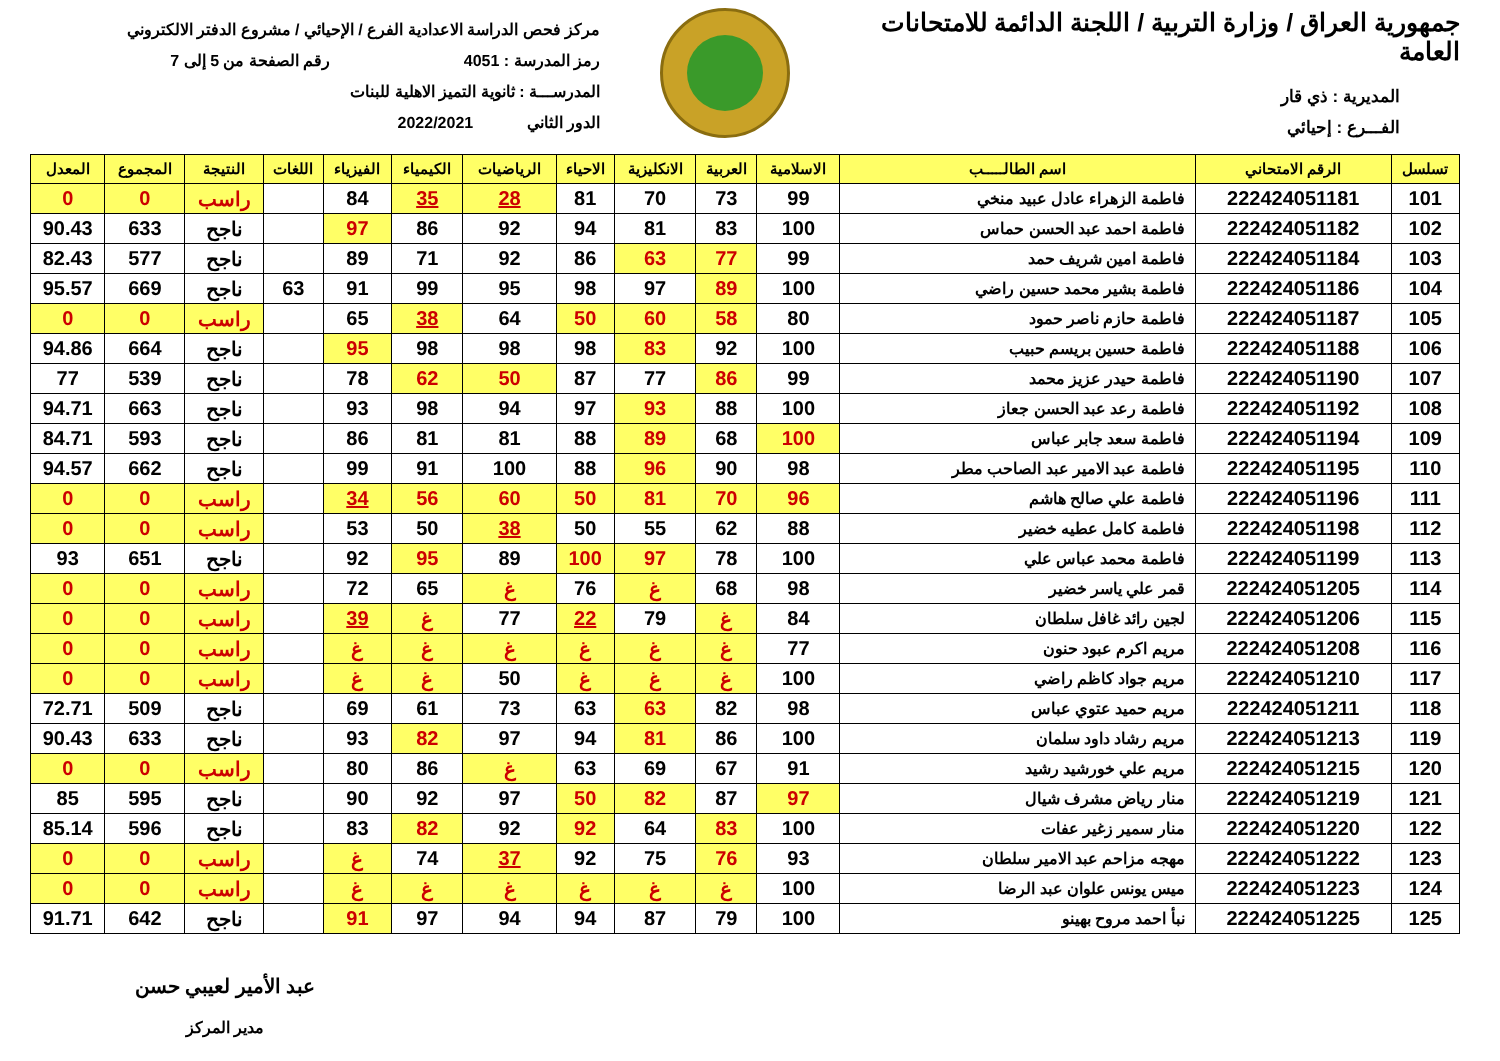جمهورية العراق / وزارة التربية / اللجنة الدائمة للامتحانات العامة
المديرية : ذي قار
الفـــرع : إحيائي
مركز فحص الدراسة الاعدادية الفرع / الإحيائي / مشروع الدفتر الالكتروني
رمز المدرسة : 4051 رقم الصفحة من 5 إلى 7
المدرســـة : ثانوية التميز الاهلية للبنات
الدور الثاني 2022/2021
| تسلسل | الرقم الامتحاني | اسم الطالـــــب | الاسلامية | العربية | الانكليزية | الاحياء | الرياضيات | الكيمياء | الفيزياء | اللغات | النتيجة | المجموع | المعدل |
| --- | --- | --- | --- | --- | --- | --- | --- | --- | --- | --- | --- | --- | --- |
| 101 | 222424051181 | فاطمة الزهراء عادل عبيد منخي | 99 | 73 | 70 | 81 | 28 | 35 | 84 | | راسب | 0 | 0 |
| 102 | 222424051182 | فاطمة احمد عبد الحسن حماس | 100 | 83 | 81 | 94 | 92 | 86 | 97 | | ناجح | 633 | 90.43 |
| 103 | 222424051184 | فاطمة امين شريف حمد | 99 | 77 | 63 | 86 | 92 | 71 | 89 | | ناجح | 577 | 82.43 |
| 104 | 222424051186 | فاطمة بشير محمد حسين راضي | 100 | 89 | 97 | 98 | 95 | 99 | 91 | 63 | ناجح | 669 | 95.57 |
| 105 | 222424051187 | فاطمة حازم ناصر حمود | 80 | 58 | 60 | 50 | 64 | 38 | 65 | | راسب | 0 | 0 |
| 106 | 222424051188 | فاطمة حسين بريسم حبيب | 100 | 92 | 83 | 98 | 98 | 98 | 95 | | ناجح | 664 | 94.86 |
| 107 | 222424051190 | فاطمة حيدر عزيز محمد | 99 | 86 | 77 | 87 | 50 | 62 | 78 | | ناجح | 539 | 77 |
| 108 | 222424051192 | فاطمة رعد عبد الحسن جعاز | 100 | 88 | 93 | 97 | 94 | 98 | 93 | | ناجح | 663 | 94.71 |
| 109 | 222424051194 | فاطمة سعد جابر عباس | 100 | 68 | 89 | 88 | 81 | 81 | 86 | | ناجح | 593 | 84.71 |
| 110 | 222424051195 | فاطمة عبد الامير عبد الصاحب مطر | 98 | 90 | 96 | 88 | 100 | 91 | 99 | | ناجح | 662 | 94.57 |
| 111 | 222424051196 | فاطمة علي صالح هاشم | 96 | 70 | 81 | 50 | 60 | 56 | 34 | | راسب | 0 | 0 |
| 112 | 222424051198 | فاطمة كامل عطيه خضير | 88 | 62 | 55 | 50 | 38 | 50 | 53 | | راسب | 0 | 0 |
| 113 | 222424051199 | فاطمة محمد عباس علي | 100 | 78 | 97 | 100 | 89 | 95 | 92 | | ناجح | 651 | 93 |
| 114 | 222424051205 | قمر علي ياسر خضير | 98 | 68 | غ | 76 | غ | 65 | 72 | | راسب | 0 | 0 |
| 115 | 222424051206 | لجين رائد غافل سلطان | 84 | غ | 79 | 22 | 77 | غ | 39 | | راسب | 0 | 0 |
| 116 | 222424051208 | مريم اكرم عبود حنون | 77 | غ | غ | غ | غ | غ | غ | | راسب | 0 | 0 |
| 117 | 222424051210 | مريم جواد كاظم راضي | 100 | غ | غ | غ | 50 | غ | غ | | راسب | 0 | 0 |
| 118 | 222424051211 | مريم حميد عتوي عباس | 98 | 82 | 63 | 63 | 73 | 61 | 69 | | ناجح | 509 | 72.71 |
| 119 | 222424051213 | مريم رشاد داود سلمان | 100 | 86 | 81 | 94 | 97 | 82 | 93 | | ناجح | 633 | 90.43 |
| 120 | 222424051215 | مريم علي خورشيد رشيد | 91 | 67 | 69 | 63 | غ | 86 | 80 | | راسب | 0 | 0 |
| 121 | 222424051219 | منار رياض مشرف شيال | 97 | 87 | 82 | 50 | 97 | 92 | 90 | | ناجح | 595 | 85 |
| 122 | 222424051220 | منار سمير زغير عفات | 100 | 83 | 64 | 92 | 92 | 82 | 83 | | ناجح | 596 | 85.14 |
| 123 | 222424051222 | مهجه مزاحم عبد الامير سلطان | 93 | 76 | 75 | 92 | 37 | 74 | غ | | راسب | 0 | 0 |
| 124 | 222424051223 | ميس يونس علوان عبد الرضا | 100 | غ | غ | غ | غ | غ | غ | | راسب | 0 | 0 |
| 125 | 222424051225 | نبأ احمد مروح بهينو | 100 | 79 | 87 | 94 | 94 | 97 | 91 | | ناجح | 642 | 91.71 |
عبد الأمير لعيبي حسن
مدير المركز